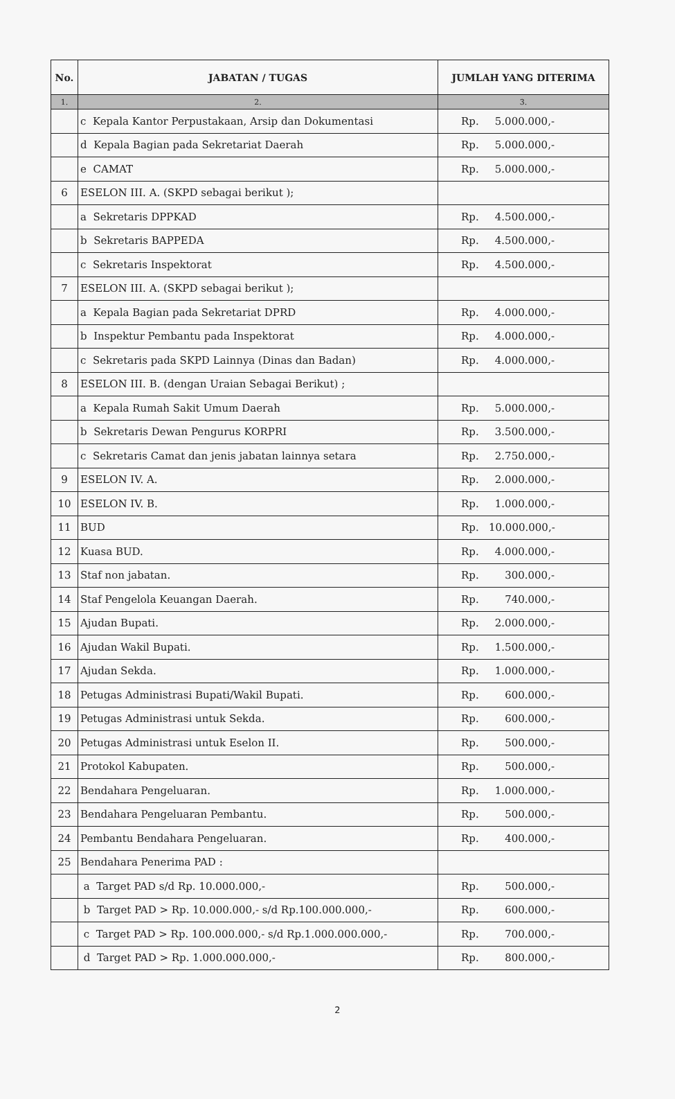| No. | JABATAN / TUGAS | JUMLAH YANG DITERIMA |
| --- | --- | --- |
| 1. | 2. | 3. |
| | c Kepala Kantor Perpustakaan, Arsip dan Dokumentasi | Rp. 5.000.000,- |
| | d Kepala Bagian pada Sekretariat Daerah | Rp. 5.000.000,- |
| | e CAMAT | Rp. 5.000.000,- |
| 6 | ESELON III. A. (SKPD sebagai berikut ); | |
| | a Sekretaris DPPKAD | Rp. 4.500.000,- |
| | b Sekretaris BAPPEDA | Rp. 4.500.000,- |
| | c Sekretaris Inspektorat | Rp. 4.500.000,- |
| 7 | ESELON III. A. (SKPD sebagai berikut ); | |
| | a Kepala Bagian pada Sekretariat DPRD | Rp. 4.000.000,- |
| | b Inspektur Pembantu pada Inspektorat | Rp. 4.000.000,- |
| | c Sekretaris pada SKPD Lainnya (Dinas dan Badan) | Rp. 4.000.000,- |
| 8 | ESELON III. B. (dengan Uraian Sebagai Berikut) ; | |
| | a Kepala Rumah Sakit Umum Daerah | Rp. 5.000.000,- |
| | b Sekretaris Dewan Pengurus KORPRI | Rp. 3.500.000,- |
| | c Sekretaris Camat dan jenis jabatan lainnya setara | Rp. 2.750.000,- |
| 9 | ESELON IV. A. | Rp. 2.000.000,- |
| 10 | ESELON IV. B. | Rp. 1.000.000,- |
| 11 | BUD | Rp. 10.000.000,- |
| 12 | Kuasa BUD. | Rp. 4.000.000,- |
| 13 | Staf non jabatan. | Rp. 300.000,- |
| 14 | Staf Pengelola Keuangan Daerah. | Rp. 740.000,- |
| 15 | Ajudan Bupati. | Rp. 2.000.000,- |
| 16 | Ajudan Wakil Bupati. | Rp. 1.500.000,- |
| 17 | Ajudan Sekda. | Rp. 1.000.000,- |
| 18 | Petugas Administrasi Bupati/Wakil Bupati. | Rp. 600.000,- |
| 19 | Petugas Administrasi untuk Sekda. | Rp. 600.000,- |
| 20 | Petugas Administrasi untuk Eselon II. | Rp. 500.000,- |
| 21 | Protokol Kabupaten. | Rp. 500.000,- |
| 22 | Bendahara Pengeluaran. | Rp. 1.000.000,- |
| 23 | Bendahara Pengeluaran Pembantu. | Rp. 500.000,- |
| 24 | Pembantu Bendahara Pengeluaran. | Rp. 400.000,- |
| 25 | Bendahara Penerima PAD : | |
| | a Target PAD s/d Rp. 10.000.000,- | Rp. 500.000,- |
| | b Target PAD > Rp. 10.000.000,- s/d Rp.100.000.000,- | Rp. 600.000,- |
| | c Target PAD > Rp. 100.000.000,- s/d Rp.1.000.000.000,- | Rp. 700.000,- |
| | d Target PAD > Rp. 1.000.000.000,- | Rp. 800.000,- |
2